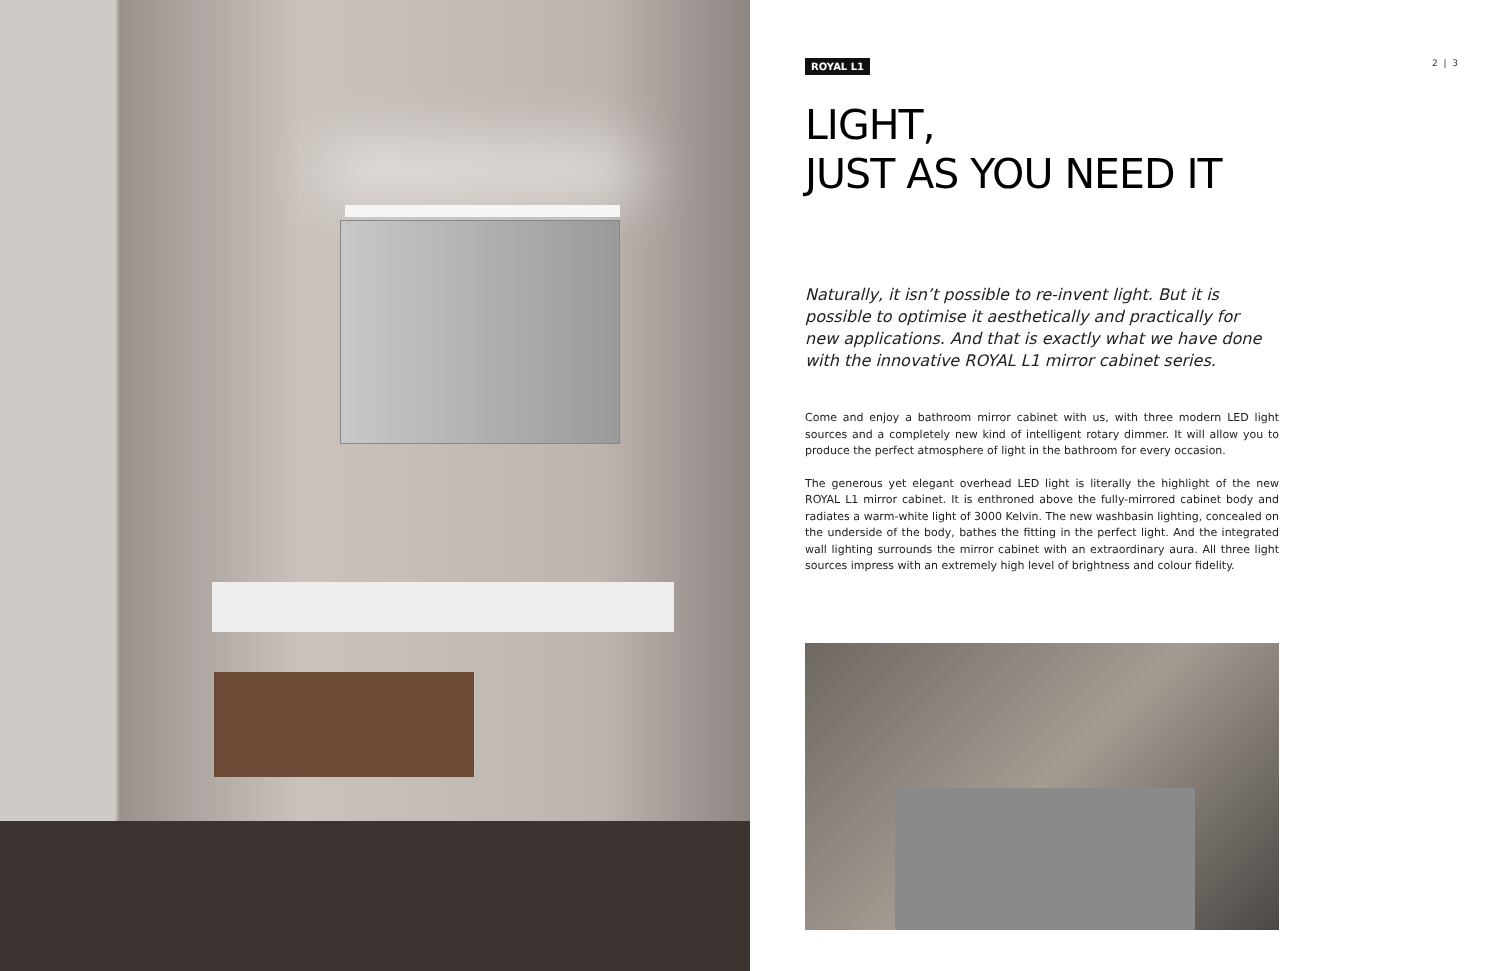ROYAL L1 2 | 3
LIGHT,
JUST AS YOU NEED IT
Naturally, it isn’t possible to re-invent light. But it is possible to optimise it aesthetically and practically for new applications. And that is exactly what we have done with the innovative ROYAL L1 mirror cabinet series.
Come and enjoy a bathroom mirror cabinet with us, with three modern LED light sources and a completely new kind of intelligent rotary dimmer. It will allow you to produce the perfect atmosphere of light in the bathroom for every occasion.
The generous yet elegant overhead LED light is literally the highlight of the new ROYAL L1 mirror cabinet. It is enthroned above the fully-mirrored cabinet body and radiates a warm-white light of 3000 Kelvin. The new washbasin lighting, concealed on the underside of the body, bathes the fitting in the perfect light. And the integrated wall lighting surrounds the mirror cabinet with an extraordinary aura. All three light sources impress with an extremely high level of brightness and colour fidelity.